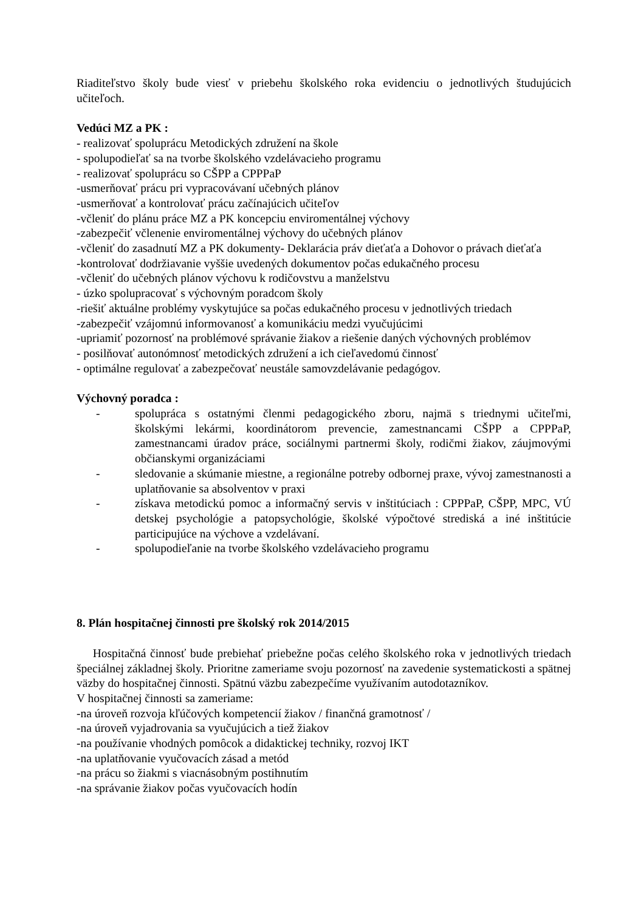Riaditeľstvo školy bude viesť v priebehu školského roka evidenciu o jednotlivých študujúcich učiteľoch.
Vedúci MZ a PK :
- realizovať spoluprácu Metodických združení na škole
- spolupodieľať sa na tvorbe školského vzdelávacieho programu
- realizovať spoluprácu so CŠPP a CPPPaP
-usmerňovať prácu pri vypracovávaní učebných plánov
-usmerňovať a kontrolovať prácu začínajúcich učiteľov
-včleniť do plánu práce MZ a PK koncepciu enviromentálnej výchovy
-zabezpečiť včlenenie enviromentálnej výchovy do učebných plánov
-včleniť do zasadnutí MZ a PK dokumenty- Deklarácia práv dieťaťa a Dohovor o právach dieťaťa
-kontrolovať dodržiavanie vyššie uvedených dokumentov počas edukačného procesu
-včleniť do učebných plánov výchovu k rodičovstvu a manželstvu
- úzko spolupracovať s výchovným poradcom školy
-riešiť aktuálne problémy vyskytujúce sa počas edukačného procesu v jednotlivých triedach
-zabezpečiť vzájomnú informovanosť a komunikáciu medzi vyučujúcimi
-upriamiť pozornosť na problémové správanie žiakov a riešenie daných výchovných problémov
- posilňovať autonómnosť metodických združení a ich cieľavedomú činnosť
- optimálne regulovať a zabezpečovať neustále samovzdelávanie pedagógov.
Výchovný poradca :
- spolupráca s ostatnými členmi pedagogického zboru, najmä s triednymi učiteľmi, školskými lekármi, koordinátorom prevencie, zamestnancami CŠPP a CPPPaP, zamestnancami úradov práce, sociálnymi partnermi školy, rodičmi žiakov, záujmovými občianskymi organizáciami
- sledovanie a skúmanie miestne, a regionálne potreby odbornej praxe, vývoj zamestnanosti a uplatňovanie sa absolventov v praxi
- získava metodickú pomoc a informačný servis v inštitúciach : CPPPaP, CŠPP, MPC, VÚ detskej psychológie a patopsychológie, školské výpočtové strediská a iné inštitúcie participujúce na výchove a vzdelávaní.
- spolupodieľanie na tvorbe školského vzdelávacieho programu
8. Plán hospitačnej činnosti pre školský rok 2014/2015
Hospitačná činnosť bude prebiehať priebežne počas celého školského roka v jednotlivých triedach špeciálnej základnej školy. Prioritne zameriame svoju pozornosť na zavedenie systematickosti a spätnej väzby do hospitačnej činnosti. Spätnú väzbu zabezpečíme využívaním autodotazníkov.
V hospitačnej činnosti sa zameriame:
-na úroveň rozvoja kľúčových kompetencií žiakov / finančná gramotnosť /
-na úroveň vyjadrovania sa vyučujúcich a tiež žiakov
-na používanie vhodných pomôcok a didaktickej techniky, rozvoj IKT
-na uplatňovanie vyučovacích zásad a metód
-na prácu so žiakmi s viacnásobným postihnutím
-na správanie žiakov počas vyučovacích hodín